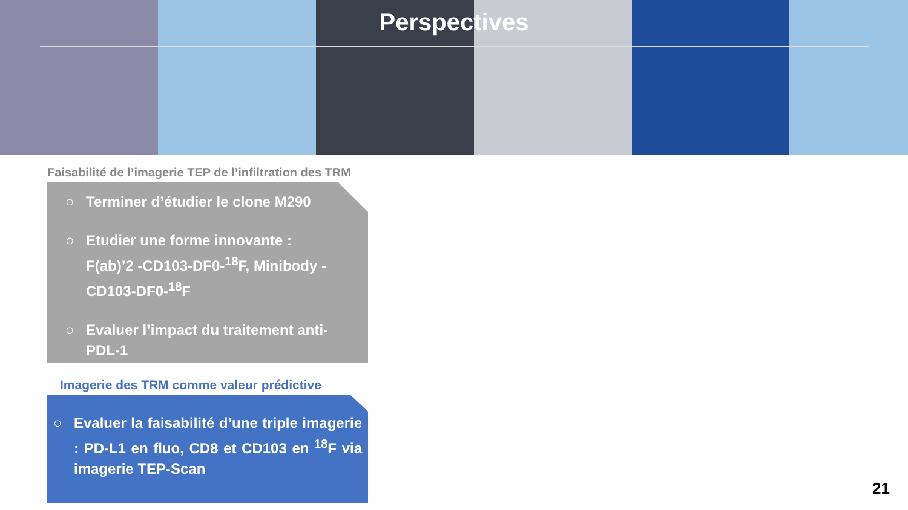Perspectives
Faisabilité de l’imagerie TEP de l’infiltration des TRM
○ Terminer d’étudier le clone M290
○ Etudier une forme innovante :
F(ab)’2 -CD103-DF0-<sup>18</sup>F, Minibody -
CD103-DF0-<sup>18</sup>F
○ Evaluer l’impact du traitement anti-
PDL-1
Imagerie des TRM comme valeur prédictive
○ Evaluer la faisabilité d’une triple imagerie : PD-L1 en fluo, CD8 et CD103 en <sup>18</sup>F via imagerie TEP-Scan
21